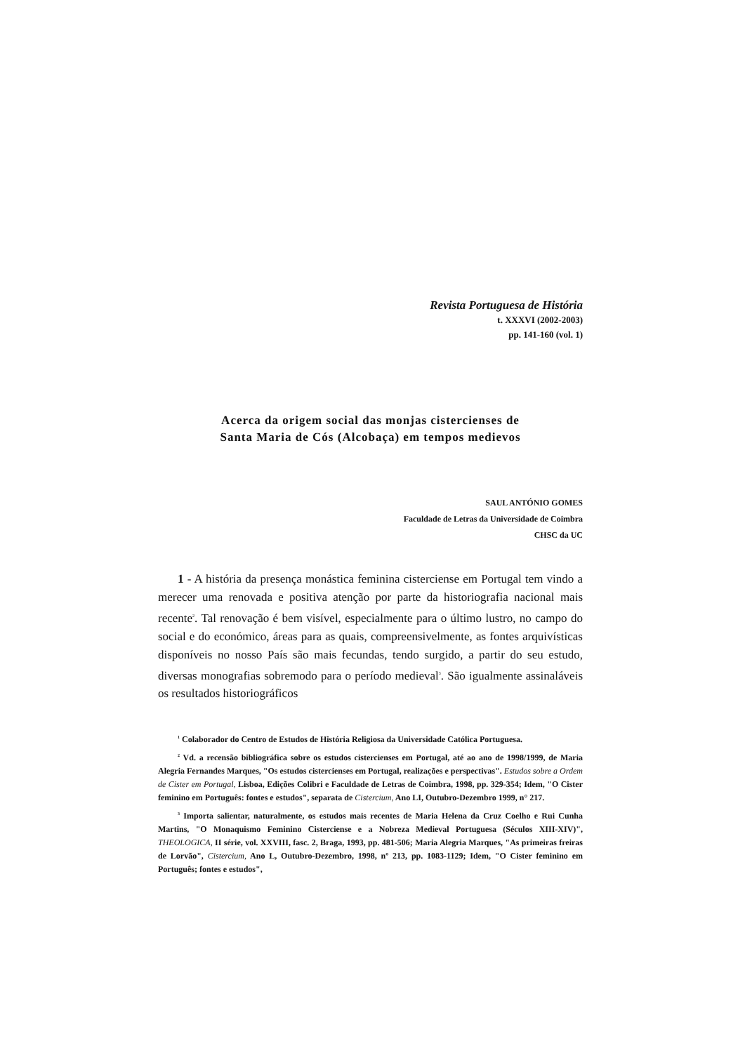Revista Portuguesa de História
t. XXXVI (2002-2003)
pp. 141-160 (vol. 1)
Acerca da origem social das monjas cistercienses de
Santa Maria de Cós (Alcobaça) em tempos medievos
SAUL ANTÓNIO GOMES
Faculdade de Letras da Universidade de Coimbra
CHSC da UC
1 - A história da presença monástica feminina cisterciense em Portugal tem vindo a merecer uma renovada e positiva atenção por parte da historiografia nacional mais recente<sup>2</sup>. Tal renovação é bem visível, especialmente para o último lustro, no campo do social e do económico, áreas para as quais, compreensivelmente, as fontes arquivísticas disponíveis no nosso País são mais fecundas, tendo surgido, a partir do seu estudo, diversas monografias sobremodo para o período medieval<sup>3</sup>. São igualmente assinaláveis os resultados historiográficos
<sup>1</sup> Colaborador do Centro de Estudos de História Religiosa da Universidade Católica Portuguesa.
<sup>2</sup> Vd. a recensão bibliográfica sobre os estudos cistercienses em Portugal, até ao ano de 1998/1999, de Maria Alegria Fernandes Marques, "Os estudos cistercienses em Portugal, realizações e perspectivas". Estudos sobre a Ordem de Cister em Portugal, Lisboa, Edições Colibri e Faculdade de Letras de Coimbra, 1998, pp. 329-354; Idem, "O Cister feminino em Português: fontes e estudos", separata de Cistercium, Ano LI, Outubro-Dezembro 1999, n° 217.
<sup>3</sup> Importa salientar, naturalmente, os estudos mais recentes de Maria Helena da Cruz Coelho e Rui Cunha Martins, "O Monaquismo Feminino Cisterciense e a Nobreza Medieval Portuguesa (Séculos XIII-XIV)", THEOLOGICA, II série, vol. XXVIII, fasc. 2, Braga, 1993, pp. 481-506; Maria Alegria Marques, "As primeiras freiras de Lorvão", Cistercium, Ano L, Outubro-Dezembro, 1998, nº 213, pp. 1083-1129; Idem, "O Cister feminino em Português; fontes e estudos",